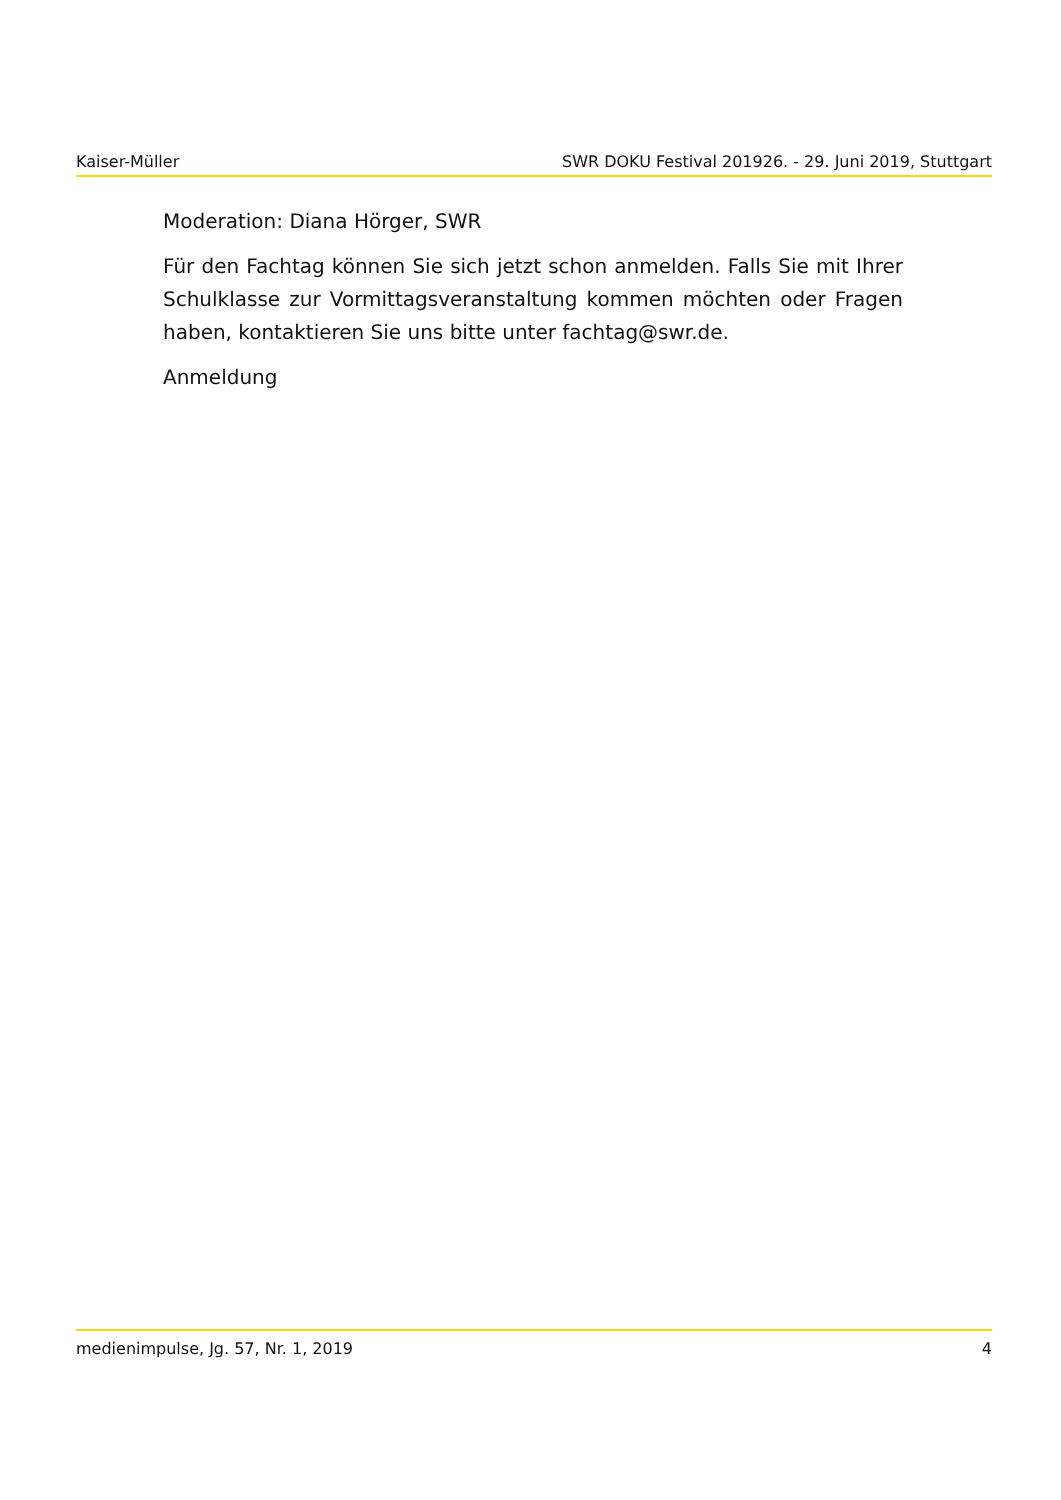Kaiser-Müller SWR DOKU Festival 201926. - 29. Juni 2019, Stuttgart
Moderation: Diana Hörger, SWR
Für den Fachtag können Sie sich jetzt schon anmelden. Falls Sie mit Ihrer Schulklasse zur Vormittagsveranstaltung kommen möchten oder Fragen haben, kontaktieren Sie uns bitte unter fachtag@swr.de.
Anmeldung
medienimpulse, Jg. 57, Nr. 1, 2019 4